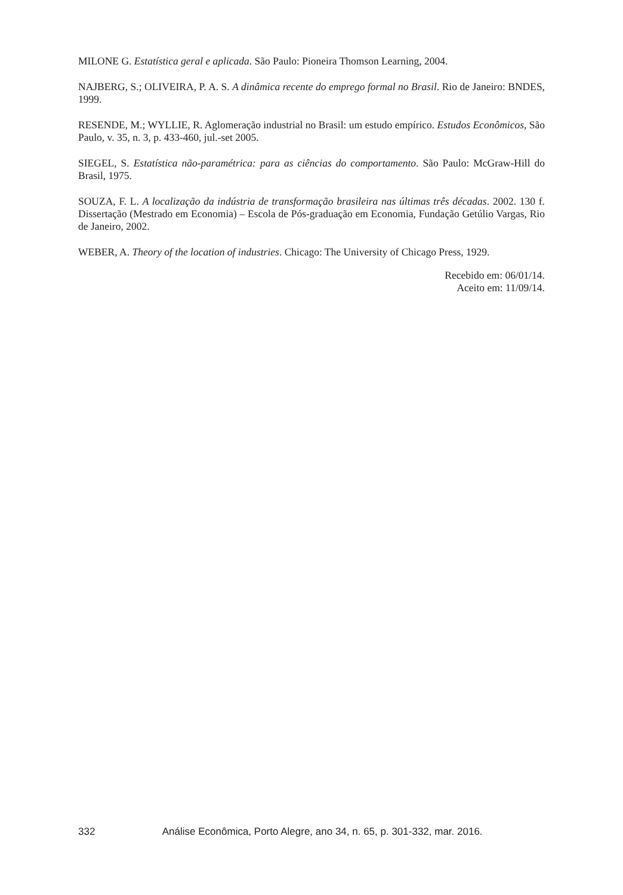MILONE G. Estatística geral e aplicada. São Paulo: Pioneira Thomson Learning, 2004.
NAJBERG, S.; OLIVEIRA, P. A. S. A dinâmica recente do emprego formal no Brasil. Rio de Janeiro: BNDES, 1999.
RESENDE, M.; WYLLIE, R. Aglomeração industrial no Brasil: um estudo empírico. Estudos Econômicos, São Paulo, v. 35, n. 3, p. 433-460, jul.-set 2005.
SIEGEL, S. Estatística não-paramétrica: para as ciências do comportamento. São Paulo: McGraw-Hill do Brasil, 1975.
SOUZA, F. L. A localização da indústria de transformação brasileira nas últimas três décadas. 2002. 130 f. Dissertação (Mestrado em Economia) – Escola de Pós-graduação em Economia, Fundação Getúlio Vargas, Rio de Janeiro, 2002.
WEBER, A. Theory of the location of industries. Chicago: The University of Chicago Press, 1929.
Recebido em: 06/01/14.
Aceito em: 11/09/14.
332 Análise Econômica, Porto Alegre, ano 34, n. 65, p. 301-332, mar. 2016.